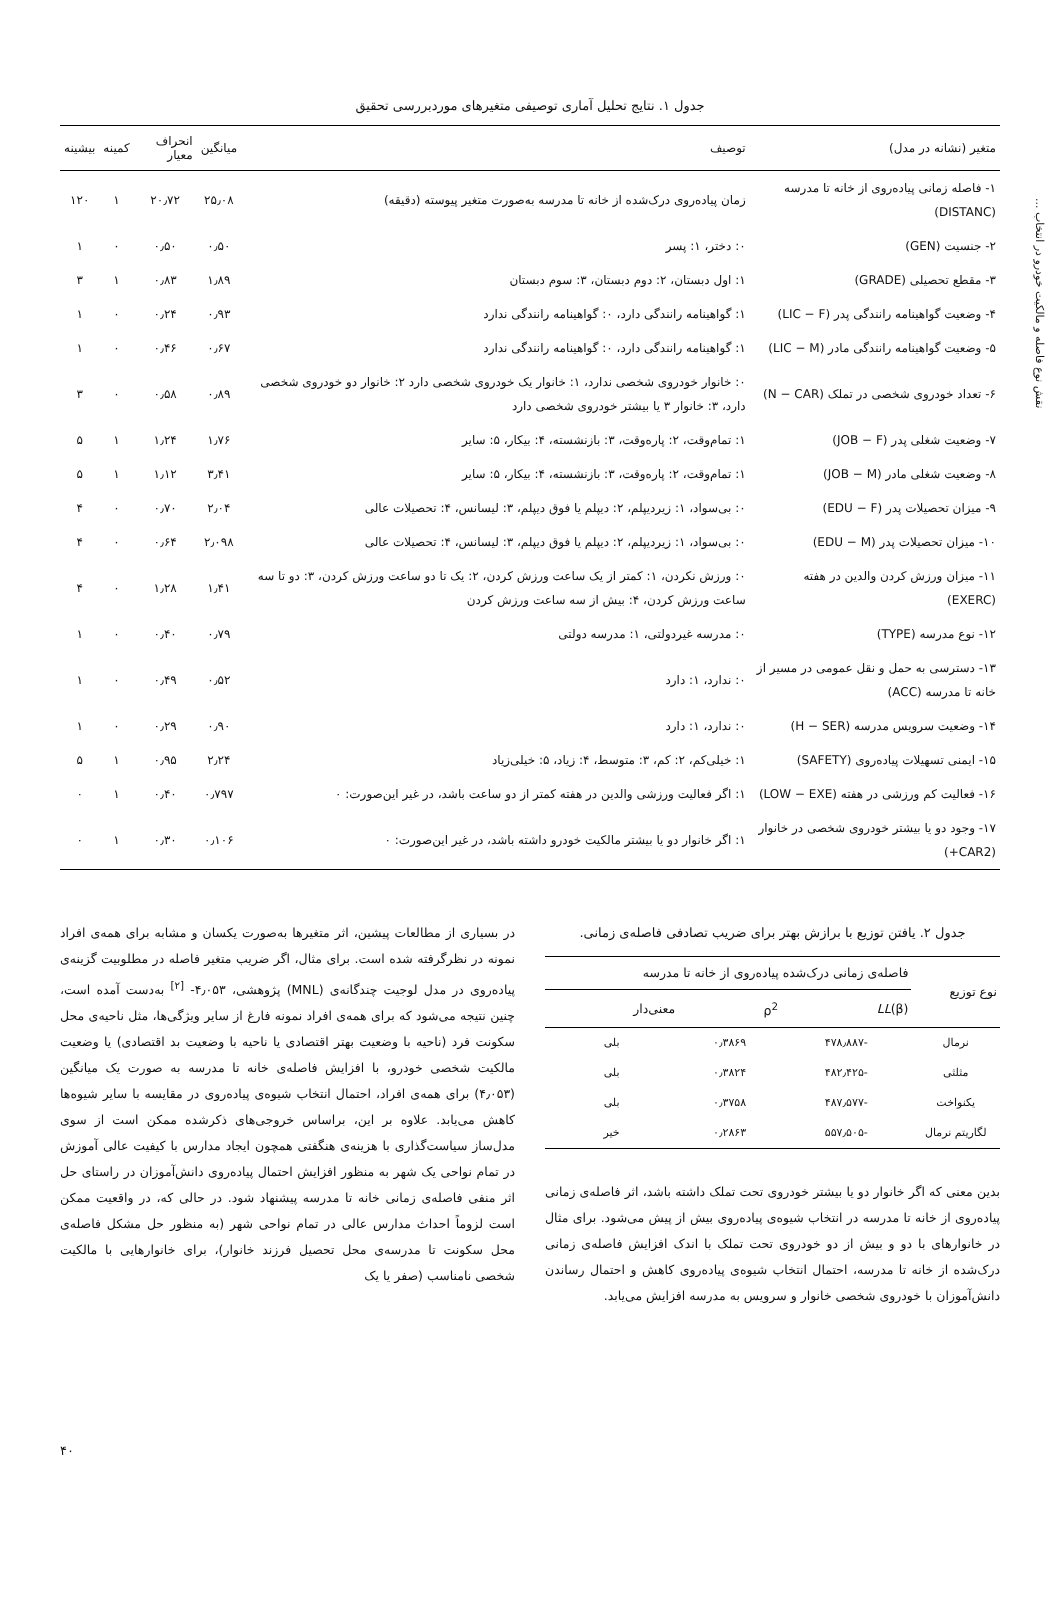نقش نوع فاصله و مالکیت خودرو در انتخاب ...
جدول ۱. نتایج تحلیل آماری توصیفی متغیرهای موردبررسی تحقیق
| متغیر (نشانه در مدل) | توصیف | میانگین | انحراف معیار | کمینه | بیشینه |
| --- | --- | --- | --- | --- | --- |
| ۱- فاصله زمانی پیاده‌روی از خانه تا مدرسه (DISTANC) | زمان پیاده‌روی درک‌شده از خانه تا مدرسه به‌صورت متغیر پیوسته (دقیقه) | ۲۵٫۰۸ | ۲۰٫۷۲ | ۱ | ۱۲۰ |
| ۲- جنسیت (GEN) | ۰: دختر، ۱: پسر | ۰٫۵۰ | ۰٫۵۰ | ۰ | ۱ |
| ۳- مقطع تحصیلی (GRADE) | ۱: اول دبستان، ۲: دوم دبستان، ۳: سوم دبستان | ۱٫۸۹ | ۰٫۸۳ | ۱ | ۳ |
| ۴- وضعیت گواهینامه رانندگی پدر (LIC − F) | ۱: گواهینامه رانندگی دارد، ۰: گواهینامه رانندگی ندارد | ۰٫۹۳ | ۰٫۲۴ | ۰ | ۱ |
| ۵- وضعیت گواهینامه رانندگی مادر (LIC − M) | ۱: گواهینامه رانندگی دارد، ۰: گواهینامه رانندگی ندارد | ۰٫۶۷ | ۰٫۴۶ | ۰ | ۱ |
| ۶- تعداد خودروی شخصی در تملک (N − CAR) | ۰: خانوار خودروی شخصی ندارد، ۱: خانوار یک خودروی شخصی دارد ۲: خانوار دو خودروی شخصی دارد، ۳: خانوار ۳ یا بیشتر خودروی شخصی دارد | ۰٫۸۹ | ۰٫۵۸ | ۰ | ۳ |
| ۷- وضعیت شغلی پدر (JOB − F) | ۱: تمام‌وقت، ۲: پاره‌وقت، ۳: بازنشسته، ۴: بیکار، ۵: سایر | ۱٫۷۶ | ۱٫۲۴ | ۱ | ۵ |
| ۸- وضعیت شغلی مادر (JOB − M) | ۱: تمام‌وقت، ۲: پاره‌وقت، ۳: بازنشسته، ۴: بیکار، ۵: سایر | ۳٫۴۱ | ۱٫۱۲ | ۱ | ۵ |
| ۹- میزان تحصیلات پدر (EDU − F) | ۰: بی‌سواد، ۱: زیردیپلم، ۲: دیپلم یا فوق دیپلم، ۳: لیسانس، ۴: تحصیلات عالی | ۲٫۰۴ | ۰٫۷۰ | ۰ | ۴ |
| ۱۰- میزان تحصیلات پدر (EDU − M) | ۰: بی‌سواد، ۱: زیردیپلم، ۲: دیپلم یا فوق دیپلم، ۳: لیسانس، ۴: تحصیلات عالی | ۲٫۰۹۸ | ۰٫۶۴ | ۰ | ۴ |
| ۱۱- میزان ورزش کردن والدین در هفته (EXERC) | ۰: ورزش نکردن، ۱: کمتر از یک ساعت ورزش کردن، ۲: یک تا دو ساعت ورزش کردن، ۳: دو تا سه ساعت ورزش کردن، ۴: بیش از سه ساعت ورزش کردن | ۱٫۴۱ | ۱٫۲۸ | ۰ | ۴ |
| ۱۲- نوع مدرسه (TYPE) | ۰: مدرسه غیردولتی، ۱: مدرسه دولتی | ۰٫۷۹ | ۰٫۴۰ | ۰ | ۱ |
| ۱۳- دسترسی به حمل و نقل عمومی در مسیر از خانه تا مدرسه (ACC) | ۰: ندارد، ۱: دارد | ۰٫۵۲ | ۰٫۴۹ | ۰ | ۱ |
| ۱۴- وضعیت سرویس مدرسه (H − SER) | ۰: ندارد، ۱: دارد | ۰٫۹۰ | ۰٫۲۹ | ۰ | ۱ |
| ۱۵- ایمنی تسهیلات پیاده‌روی (SAFETY) | ۱: خیلی‌کم، ۲: کم، ۳: متوسط، ۴: زیاد، ۵: خیلی‌زیاد | ۲٫۲۴ | ۰٫۹۵ | ۱ | ۵ |
| ۱۶- فعالیت کم ورزشی در هفته (LOW − EXE) | ۱: اگر فعالیت ورزشی والدین در هفته کمتر از دو ساعت باشد، در غیر این‌صورت: ۰ | ۰٫۷۹۷ | ۰٫۴۰ | ۱ | ۰ |
| ۱۷- وجود دو یا بیشتر خودروی شخصی در خانوار (CAR2+) | ۱: اگر خانوار دو یا بیشتر مالکیت خودرو داشته باشد، در غیر این‌صورت: ۰ | ۰٫۱۰۶ | ۰٫۳۰ | ۱ | ۰ |
جدول ۲. یافتن توزیع با برازش بهتر برای ضریب تصادفی فاصله‌ی زمانی.
| نوع توزیع | فاصله‌ی زمانی درک‌شده پیاده‌روی از خانه تا مدرسه | | |
| --- | --- | --- | --- |
| | LL (β) | ρ<sup>2</sup> | معنی‌دار |
| نرمال | -۴۷۸٫۸۸۷ | ۰٫۳۸۶۹ | بلی |
| مثلثی | -۴۸۲٫۴۲۵ | ۰٫۳۸۲۴ | بلی |
| یکنواخت | -۴۸۷٫۵۷۷ | ۰٫۳۷۵۸ | بلی |
| لگاریتم نرمال | -۵۵۷٫۵۰۵ | ۰٫۲۸۶۳ | خیر |
بدین معنی که اگر خانوار دو یا بیشتر خودروی تحت تملک داشته باشد، اثر فاصله‌ی زمانی پیاده‌روی از خانه تا مدرسه در انتخاب شیوه‌ی پیاده‌روی بیش از پیش می‌شود. برای مثال در خانوارهای با دو و بیش از دو خودروی تحت تملک با اندک افزایش فاصله‌ی زمانی درک‌شده از خانه تا مدرسه، احتمال انتخاب شیوه‌ی پیاده‌روی کاهش و احتمال رساندن دانش‌آموزان با خودروی شخصی خانوار و سرویس به مدرسه افزایش می‌یابد.
در بسیاری از مطالعات پیشین، اثر متغیرها به‌صورت یکسان و مشابه برای همه‌ی افراد نمونه در نظرگرفته شده است. برای مثال، اگر ضریب متغیر فاصله در مطلوبیت گزینه‌ی پیاده‌روی در مدل لوجیت چندگانه‌ی (MNL) پژوهشی، ۴٫۰۵۳- <sup>[۲]</sup> به‌دست آمده است، چنین نتیجه می‌شود که برای همه‌ی افراد نمونه فارغ از سایر ویژگی‌ها، مثل ناحیه‌ی محل سکونت فرد (ناحیه با وضعیت بهتر اقتصادی یا ناحیه با وضعیت بد اقتصادی) یا وضعیت مالکیت شخصی خودرو، با افزایش فاصله‌ی خانه تا مدرسه به صورت یک میانگین (۴٫۰۵۳) برای همه‌ی افراد، احتمال انتخاب شیوه‌ی پیاده‌روی در مقایسه با سایر شیوه‌ها کاهش می‌یابد. علاوه بر این، براساس خروجی‌های ذکرشده ممکن است از سوی مدل‌ساز سیاست‌گذاری با هزینه‌ی هنگفتی همچون ایجاد مدارس با کیفیت عالی آموزش در تمام نواحی یک شهر به منظور افزایش احتمال پیاده‌روی دانش‌آموزان در راستای حل اثر منفی فاصله‌ی زمانی خانه تا مدرسه پیشنهاد شود. در حالی که، در واقعیت ممکن است لزوماً احداث مدارس عالی در تمام نواحی شهر (به منظور حل مشکل فاصله‌ی محل سکونت تا مدرسه‌ی محل تحصیل فرزند خانوار)، برای خانوارهایی با مالکیت شخصی نامناسب (صفر یا یک
۴۰